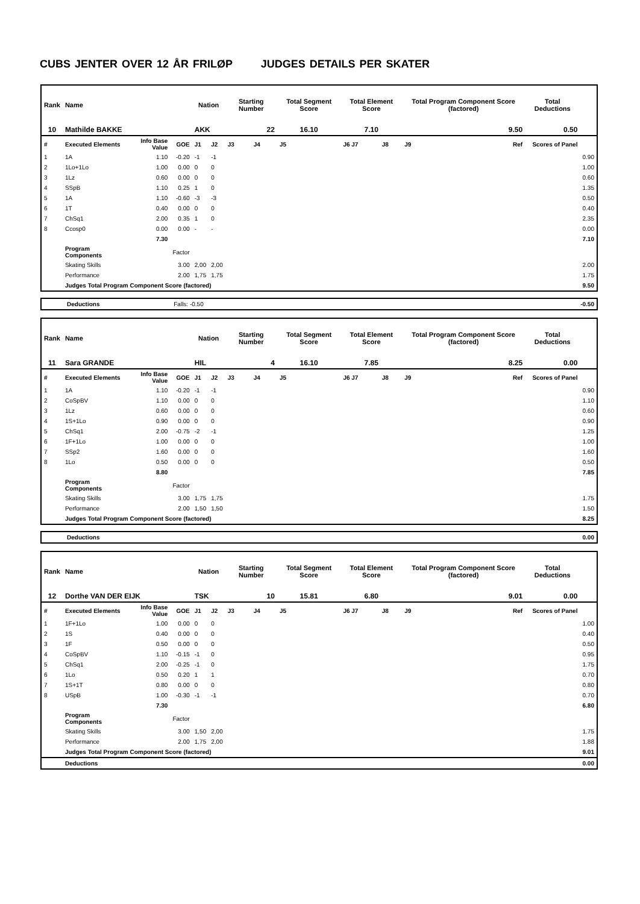CUBS JENTER OVER 12 ÅR FRILØP JUDGES DETAILS PER SKATER
| Rank | Name | | | Nation | | Starting Number | | Total Segment Score | Total Element Score | | Total Program Component Score (factored) | | Total Deductions | |
| --- | --- | --- | --- | --- | --- | --- | --- | --- | --- | --- | --- | --- | --- | --- |
| 10 | Mathilde BAKKE | | | AKK | | 22 | | 16.10 | 7.10 | | 9.50 | | 0.50 | |
| # | Executed Elements | Info Base Value | GOE | J1 | J2 | J3 | J4 | J5 | J6 J7 | J8 | J9 | Ref | Scores of Panel | |
| 1 | 1A | 1.10 | -0.20 | -1 | -1 | | | | | | | | | 0.90 |
| 2 | 1Lo+1Lo | 1.00 | 0.00 | 0 | 0 | | | | | | | | | 1.00 |
| 3 | 1Lz | 0.60 | 0.00 | 0 | 0 | | | | | | | | | 0.60 |
| 4 | SSpB | 1.10 | 0.25 | 1 | 0 | | | | | | | | | 1.35 |
| 5 | 1A | 1.10 | -0.60 | -3 | -3 | | | | | | | | | 0.50 |
| 6 | 1T | 0.40 | 0.00 | 0 | 0 | | | | | | | | | 0.40 |
| 7 | ChSq1 | 2.00 | 0.35 | 1 | 0 | | | | | | | | | 2.35 |
| 8 | Ccosp0 | 0.00 | 0.00 | - | - | | | | | | | | | 0.00 |
| | | 7.30 | | | | | | | | | | | | 7.10 |
| | Program Components | | Factor | | | | | | | | | | | |
| | Skating Skills | | 3.00 | 2,00 | 2,00 | | | | | | | | | 2.00 |
| | Performance | | 2.00 | 1,75 | 1,75 | | | | | | | | | 1.75 |
| | Judges Total Program Component Score (factored) | | | | | | | | | | | | | 9.50 |
| | Deductions | Falls: -0.50 | | -0.50 |
| Rank | Name | | | Nation | | Starting Number | | Total Segment Score | Total Element Score | | Total Program Component Score (factored) | | Total Deductions | |
| --- | --- | --- | --- | --- | --- | --- | --- | --- | --- | --- | --- | --- | --- | --- |
| 11 | Sara GRANDE | | | HIL | | 4 | | 16.10 | 7.85 | | 8.25 | | 0.00 | |
| # | Executed Elements | Info Base Value | GOE | J1 | J2 | J3 | J4 | J5 | J6 J7 | J8 | J9 | Ref | Scores of Panel | |
| 1 | 1A | 1.10 | -0.20 | -1 | -1 | | | | | | | | | 0.90 |
| 2 | CoSpBV | 1.10 | 0.00 | 0 | 0 | | | | | | | | | 1.10 |
| 3 | 1Lz | 0.60 | 0.00 | 0 | 0 | | | | | | | | | 0.60 |
| 4 | 1S+1Lo | 0.90 | 0.00 | 0 | 0 | | | | | | | | | 0.90 |
| 5 | ChSq1 | 2.00 | -0.75 | -2 | -1 | | | | | | | | | 1.25 |
| 6 | 1F+1Lo | 1.00 | 0.00 | 0 | 0 | | | | | | | | | 1.00 |
| 7 | SSp2 | 1.60 | 0.00 | 0 | 0 | | | | | | | | | 1.60 |
| 8 | 1Lo | 0.50 | 0.00 | 0 | 0 | | | | | | | | | 0.50 |
| | | 8.80 | | | | | | | | | | | | 7.85 |
| | Program Components | | Factor | | | | | | | | | | | |
| | Skating Skills | | 3.00 | 1,75 | 1,75 | | | | | | | | | 1.75 |
| | Performance | | 2.00 | 1,50 | 1,50 | | | | | | | | | 1.50 |
| | Judges Total Program Component Score (factored) | | | | | | | | | | | | | 8.25 |
| | Deductions | | 0.00 |
| Rank | Name | | | Nation | | Starting Number | | Total Segment Score | Total Element Score | | Total Program Component Score (factored) | | Total Deductions | |
| --- | --- | --- | --- | --- | --- | --- | --- | --- | --- | --- | --- | --- | --- | --- |
| 12 | Dorthe VAN DER EIJK | | | TSK | | 10 | | 15.81 | 6.80 | | 9.01 | | 0.00 | |
| # | Executed Elements | Info Base Value | GOE | J1 | J2 | J3 | J4 | J5 | J6 J7 | J8 | J9 | Ref | Scores of Panel | |
| 1 | 1F+1Lo | 1.00 | 0.00 | 0 | 0 | | | | | | | | | 1.00 |
| 2 | 1S | 0.40 | 0.00 | 0 | 0 | | | | | | | | | 0.40 |
| 3 | 1F | 0.50 | 0.00 | 0 | 0 | | | | | | | | | 0.50 |
| 4 | CoSpBV | 1.10 | -0.15 | -1 | 0 | | | | | | | | | 0.95 |
| 5 | ChSq1 | 2.00 | -0.25 | -1 | 0 | | | | | | | | | 1.75 |
| 6 | 1Lo | 0.50 | 0.20 | 1 | 1 | | | | | | | | | 0.70 |
| 7 | 1S+1T | 0.80 | 0.00 | 0 | 0 | | | | | | | | | 0.80 |
| 8 | USpB | 1.00 | -0.30 | -1 | -1 | | | | | | | | | 0.70 |
| | | 7.30 | | | | | | | | | | | | 6.80 |
| | Program Components | | Factor | | | | | | | | | | | |
| | Skating Skills | | 3.00 | 1,50 | 2,00 | | | | | | | | | 1.75 |
| | Performance | | 2.00 | 1,75 | 2,00 | | | | | | | | | 1.88 |
| | Judges Total Program Component Score (factored) | | | | | | | | | | | | | 9.01 |
| | Deductions | | | | | | | | | | | | | 0.00 |